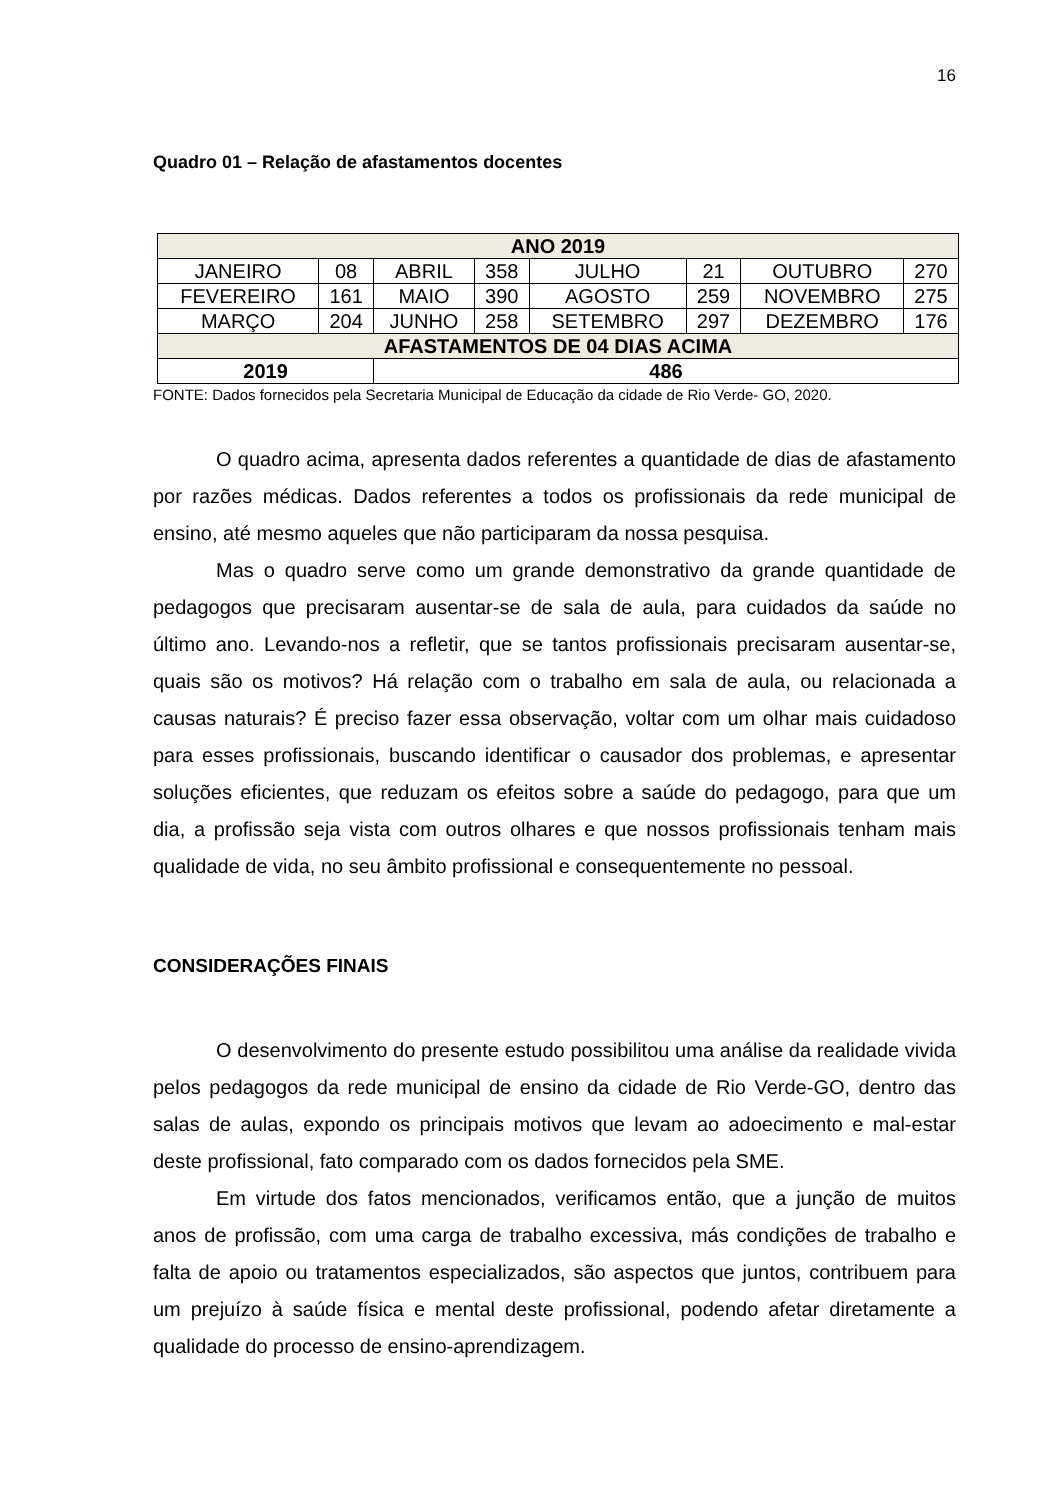16
Quadro 01 – Relação de afastamentos docentes
| ANO 2019 | | | | | | | |
| JANEIRO | 08 | ABRIL | 358 | JULHO | 21 | OUTUBRO | 270 |
| FEVEREIRO | 161 | MAIO | 390 | AGOSTO | 259 | NOVEMBRO | 275 |
| MARÇO | 204 | JUNHO | 258 | SETEMBRO | 297 | DEZEMBRO | 176 |
| AFASTAMENTOS DE 04 DIAS ACIMA | | | | | | | |
| 2019 | | 486 | | | | | |
FONTE: Dados fornecidos pela Secretaria Municipal de Educação da cidade de Rio Verde- GO, 2020.
O quadro acima, apresenta dados referentes a quantidade de dias de afastamento por razões médicas. Dados referentes a todos os profissionais da rede municipal de ensino, até mesmo aqueles que não participaram da nossa pesquisa.
Mas o quadro serve como um grande demonstrativo da grande quantidade de pedagogos que precisaram ausentar-se de sala de aula, para cuidados da saúde no último ano. Levando-nos a refletir, que se tantos profissionais precisaram ausentar-se, quais são os motivos? Há relação com o trabalho em sala de aula, ou relacionada a causas naturais? É preciso fazer essa observação, voltar com um olhar mais cuidadoso para esses profissionais, buscando identificar o causador dos problemas, e apresentar soluções eficientes, que reduzam os efeitos sobre a saúde do pedagogo, para que um dia, a profissão seja vista com outros olhares e que nossos profissionais tenham mais qualidade de vida, no seu âmbito profissional e consequentemente no pessoal.
CONSIDERAÇÕES FINAIS
O desenvolvimento do presente estudo possibilitou uma análise da realidade vivida pelos pedagogos da rede municipal de ensino da cidade de Rio Verde-GO, dentro das salas de aulas, expondo os principais motivos que levam ao adoecimento e mal-estar deste profissional, fato comparado com os dados fornecidos pela SME.
Em virtude dos fatos mencionados, verificamos então, que a junção de muitos anos de profissão, com uma carga de trabalho excessiva, más condições de trabalho e falta de apoio ou tratamentos especializados, são aspectos que juntos, contribuem para um prejuízo à saúde física e mental deste profissional, podendo afetar diretamente a qualidade do processo de ensino-aprendizagem.